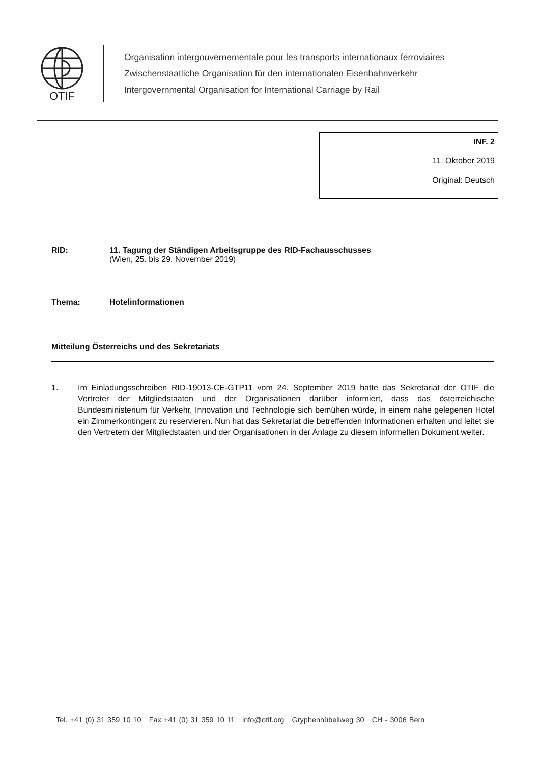OTIF
Organisation intergouvernementale pour les transports internationaux ferroviaires
Zwischenstaatliche Organisation für den internationalen Eisenbahnverkehr
Intergovernmental Organisation for International Carriage by Rail
INF. 2
11. Oktober 2019
Original: Deutsch
RID: 11. Tagung der Ständigen Arbeitsgruppe des RID-Fachausschusses
(Wien, 25. bis 29. November 2019)
Thema: Hotelinformationen
Mitteilung Österreichs und des Sekretariats
1. Im Einladungsschreiben RID-19013-CE-GTP11 vom 24. September 2019 hatte das Sekretariat der OTIF die Vertreter der Mitgliedstaaten und der Organisationen darüber informiert, dass das österreichische Bundesministerium für Verkehr, Innovation und Technologie sich bemühen würde, in einem nahe gelegenen Hotel ein Zimmerkontingent zu reservieren. Nun hat das Sekretariat die betreffenden Informationen erhalten und leitet sie den Vertretern der Mitgliedstaaten und der Organisationen in der Anlage zu diesem informellen Dokument weiter.
Tel. +41 (0) 31 359 10 10 Fax +41 (0) 31 359 10 11 info@otif.org Gryphenhübeliweg 30 CH - 3006 Bern